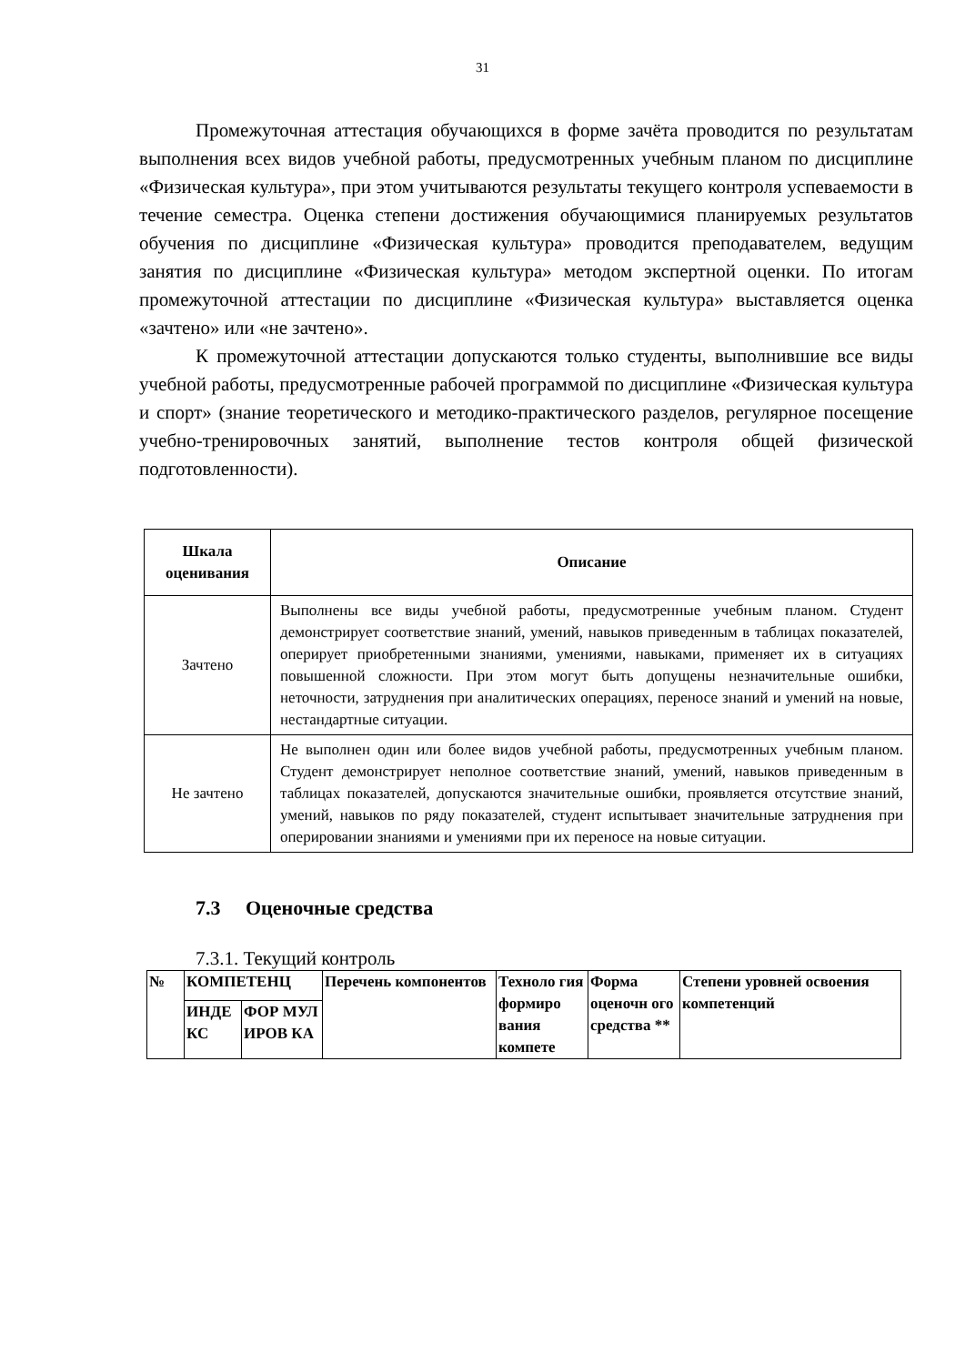31
Промежуточная аттестация обучающихся в форме зачёта проводится по результатам выполнения всех видов учебной работы, предусмотренных учебным планом по дисциплине «Физическая культура», при этом учитываются результаты текущего контроля успеваемости в течение семестра. Оценка степени достижения обучающимися планируемых результатов обучения по дисциплине «Физическая культура» проводится преподавателем, ведущим занятия по дисциплине «Физическая культура» методом экспертной оценки. По итогам промежуточной аттестации по дисциплине «Физическая культура» выставляется оценка «зачтено» или «не зачтено».
К промежуточной аттестации допускаются только студенты, выполнившие все виды учебной работы, предусмотренные рабочей программой по дисциплине «Физическая культура и спорт» (знание теоретического и методико-практического разделов, регулярное посещение учебно-тренировочных занятий, выполнение тестов контроля общей физической подготовленности).
| Шкала оценивания | Описание |
| --- | --- |
| Зачтено | Выполнены все виды учебной работы, предусмотренные учебным планом. Студент демонстрирует соответствие знаний, умений, навыков приведенным в таблицах показателей, оперирует приобретенными знаниями, умениями, навыками, применяет их в ситуациях повышенной сложности. При этом могут быть допущены незначительные ошибки, неточности, затруднения при аналитических операциях, переносе знаний и умений на новые, нестандартные ситуации. |
| Не зачтено | Не выполнен один или более видов учебной работы, предусмотренных учебным планом. Студент демонстрирует неполное соответствие знаний, умений, навыков приведенным в таблицах показателей, допускаются значительные ошибки, проявляется отсутствие знаний, умений, навыков по ряду показателей, студент испытывает значительные затруднения при оперировании знаниями и умениями при их переносе на новые ситуации. |
7.3 Оценочные средства
7.3.1. Текущий контроль
| № | КОМПЕТЕНЦ | | Перечень компонентов | Техноло гия формиро вания компете | Форма оценочн ого средства ** | Степени уровней освоения компетенций |
| | ИНДЕ КС | ФОР МУЛ ИРОВ КА | | | | |